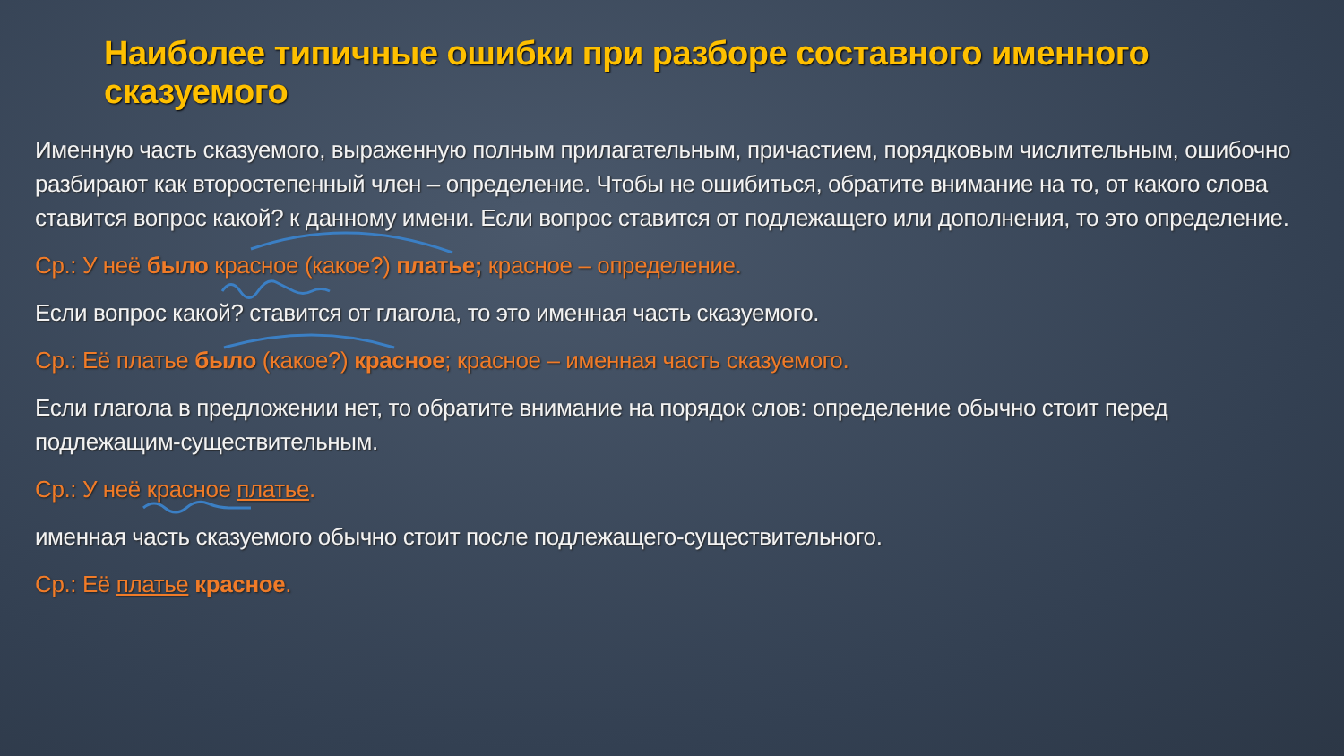Наиболее типичные ошибки при разборе составного именного сказуемого
Именную часть сказуемого, выраженную полным прилагательным, причастием, порядковым числительным, ошибочно разбирают как второстепенный член – определение. Чтобы не ошибиться, обратите внимание на то, от какого слова ставится вопрос какой? к данному имени. Если вопрос ставится от подлежащего или дополнения, то это определение.
Ср.: У неё было красное (какое?) платье; красное – определение.
Если вопрос какой? ставится от глагола, то это именная часть сказуемого.
Ср.: Её платье было (какое?) красное; красное – именная часть сказуемого.
Если глагола в предложении нет, то обратите внимание на порядок слов: определение обычно стоит перед подлежащим-существительным.
Ср.: У неё красное платье.
именная часть сказуемого обычно стоит после подлежащего-существительного.
Ср.: Её платье красное.